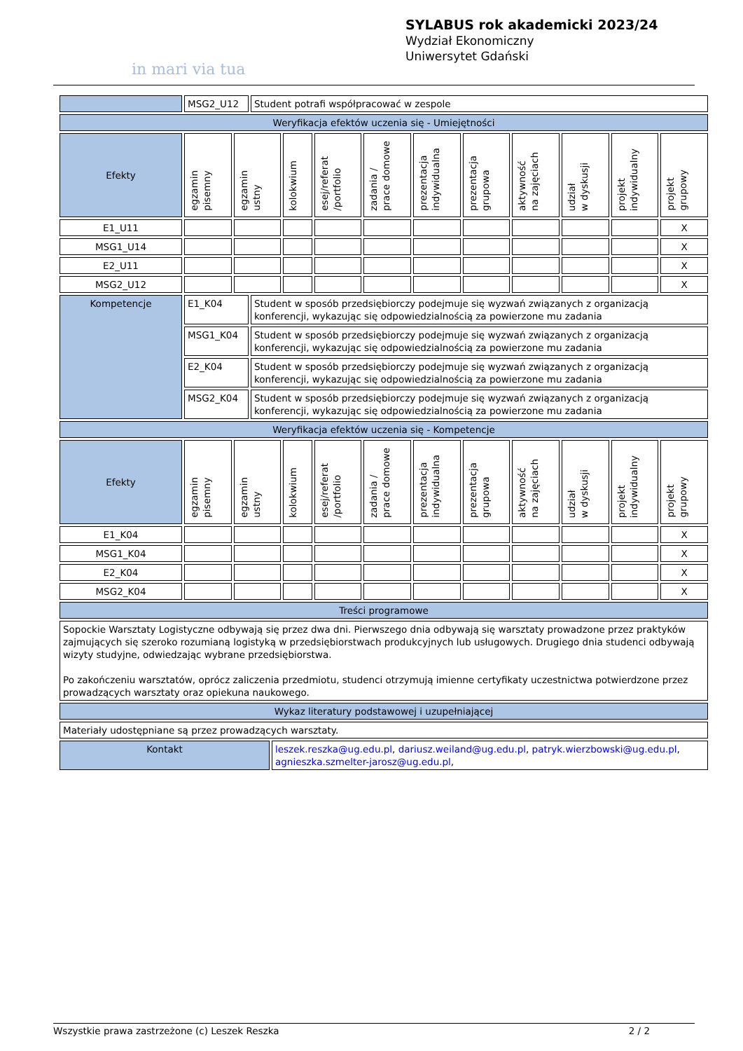in mari via tua
SYLABUS rok akademicki 2023/24
Wydział Ekonomiczny
Uniwersytet Gdański
| | MSG2_U12 | Student potrafi współpracować w zespole |
| Weryfikacja efektów uczenia się - Umiejętności |
| Efekty | egzamin pisemny | egzamin ustny | kolokwium | esej/referat /portfolio | zadania / prace domowe | prezentacja indywidualna | prezentacja grupowa | aktywność na zajęciach | udział w dyskusji | projekt indywidualny | projekt grupowy |
| E1_U11 | | | | | | | | | | | X |
| MSG1_U14 | | | | | | | | | | | X |
| E2_U11 | | | | | | | | | | | X |
| MSG2_U12 | | | | | | | | | | | X |
| Kompetencje | E1_K04 | Student w sposób przedsiębiorczy podejmuje się wyzwań związanych z organizacją konferencji, wykazując się odpowiedzialnością za powierzone mu zadania |
| | MSG1_K04 | Student w sposób przedsiębiorczy podejmuje się wyzwań związanych z organizacją konferencji, wykazując się odpowiedzialnością za powierzone mu zadania |
| | E2_K04 | Student w sposób przedsiębiorczy podejmuje się wyzwań związanych z organizacją konferencji, wykazując się odpowiedzialnością za powierzone mu zadania |
| | MSG2_K04 | Student w sposób przedsiębiorczy podejmuje się wyzwań związanych z organizacją konferencji, wykazując się odpowiedzialnością za powierzone mu zadania |
| Weryfikacja efektów uczenia się - Kompetencje |
| Efekty | egzamin pisemny | egzamin ustny | kolokwium | esej/referat /portfolio | zadania / prace domowe | prezentacja indywidualna | prezentacja grupowa | aktywność na zajęciach | udział w dyskusji | projekt indywidualny | projekt grupowy |
| E1_K04 | | | | | | | | | | | X |
| MSG1_K04 | | | | | | | | | | | X |
| E2_K04 | | | | | | | | | | | X |
| MSG2_K04 | | | | | | | | | | | X |
| Treści programowe |
| Sopockie Warsztaty Logistyczne odbywają się przez dwa dni. Pierwszego dnia odbywają się warsztaty prowadzone przez praktyków zajmujących się szeroko rozumianą logistyką w przedsiębiorstwach produkcyjnych lub usługowych. Drugiego dnia studenci odbywają wizyty studyjne, odwiedzając wybrane przedsiębiorstwa. Po zakończeniu warsztatów, oprócz zaliczenia przedmiotu, studenci otrzymują imienne certyfikaty uczestnictwa potwierdzone przez prowadzących warsztaty oraz opiekuna naukowego. |
| Wykaz literatury podstawowej i uzupełniającej |
| Materiały udostępniane są przez prowadzących warsztaty. |
| Kontakt | leszek.reszka@ug.edu.pl , dariusz.weiland@ug.edu.pl , patryk.wierzbowski@ug.edu.pl , agnieszka.szmelter-jarosz@ug.edu.pl , |
Wszystkie prawa zastrzeżone (c) Leszek Reszka 2 / 2